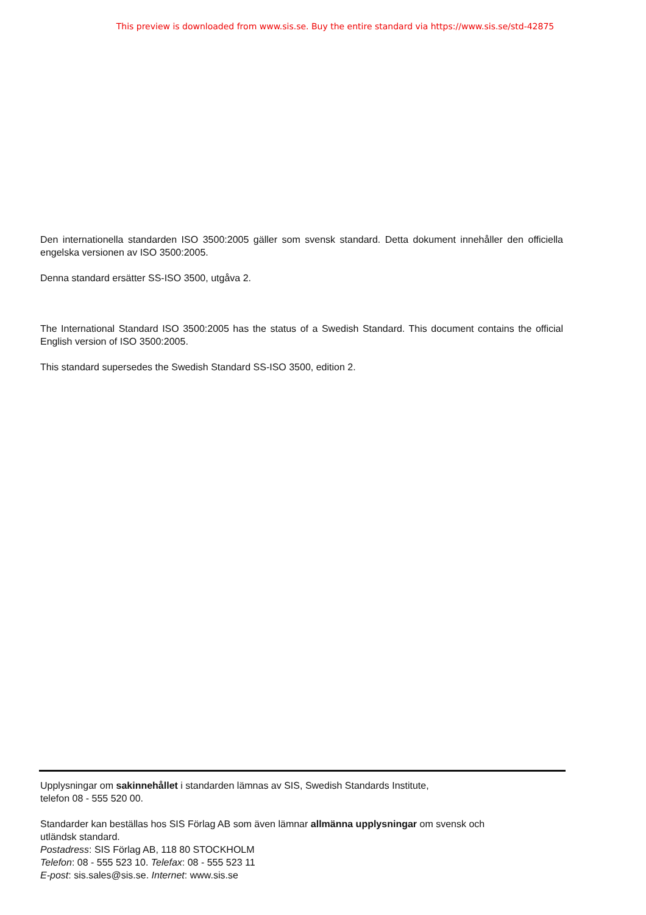This preview is downloaded from www.sis.se. Buy the entire standard via https://www.sis.se/std-42875
Den internationella standarden ISO 3500:2005 gäller som svensk standard. Detta dokument innehåller den officiella engelska versionen av ISO 3500:2005.
Denna standard ersätter SS-ISO 3500, utgåva 2.
The International Standard ISO 3500:2005 has the status of a Swedish Standard. This document contains the official English version of ISO 3500:2005.
This standard supersedes the Swedish Standard SS-ISO 3500, edition 2.
Upplysningar om sakinnehållet i standarden lämnas av SIS, Swedish Standards Institute,
telefon 08 - 555 520 00.
Standarder kan beställas hos SIS Förlag AB som även lämnar allmänna upplysningar om svensk och
utländsk standard.
Postadress: SIS Förlag AB, 118 80 STOCKHOLM
Telefon: 08 - 555 523 10. Telefax: 08 - 555 523 11
E-post: sis.sales@sis.se. Internet: www.sis.se